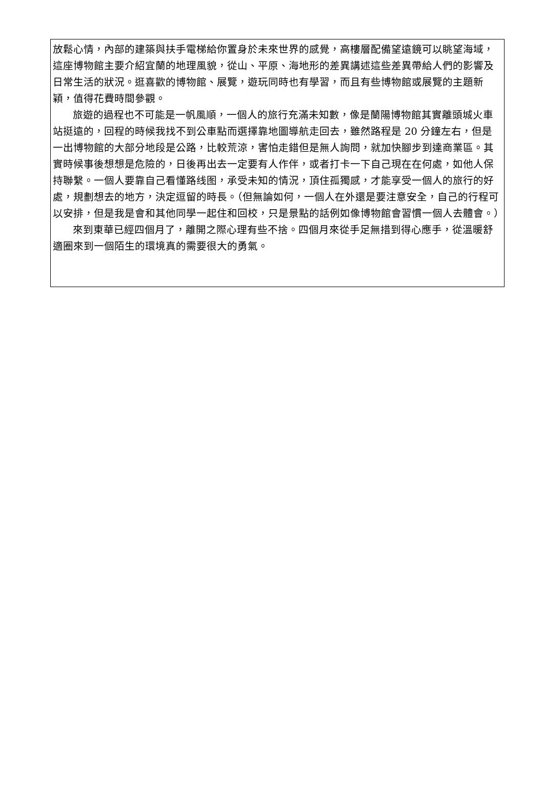放鬆心情，內部的建築與扶手電梯給你置身於未來世界的感覺，高樓層配備望遠鏡可以眺望海域，這座博物館主要介紹宜蘭的地理風貌，從山、平原、海地形的差異講述這些差異帶給人們的影響及日常生活的狀況。逛喜歡的博物館、展覽，遊玩同時也有學習，而且有些博物館或展覽的主題新穎，值得花費時間參觀。
旅遊的過程也不可能是一帆風順，一個人的旅行充滿未知數，像是蘭陽博物館其實離頭城火車站挺遠的，回程的時候我找不到公車點而選擇靠地圖導航走回去，雖然路程是 20 分鐘左右，但是一出博物館的大部分地段是公路，比較荒涼，害怕走錯但是無人詢問，就加快腳步到達商業區。其實時候事後想想是危險的，日後再出去一定要有人作伴，或者打卡一下自己現在在何處，如他人保持聯繫。一個人要靠自己看懂路线图，承受未知的情況，頂住孤獨感，才能享受一個人的旅行的好處，規劃想去的地方，決定逗留的時長。（但無論如何，一個人在外還是要注意安全，自己的行程可以安排，但是我是會和其他同學一起住和回校，只是景點的話例如像博物館會習慣一個人去體會。）
來到東華已經四個月了，離開之際心理有些不捨。四個月來從手足無措到得心應手，從溫暖舒適圈來到一個陌生的環境真的需要很大的勇氣。